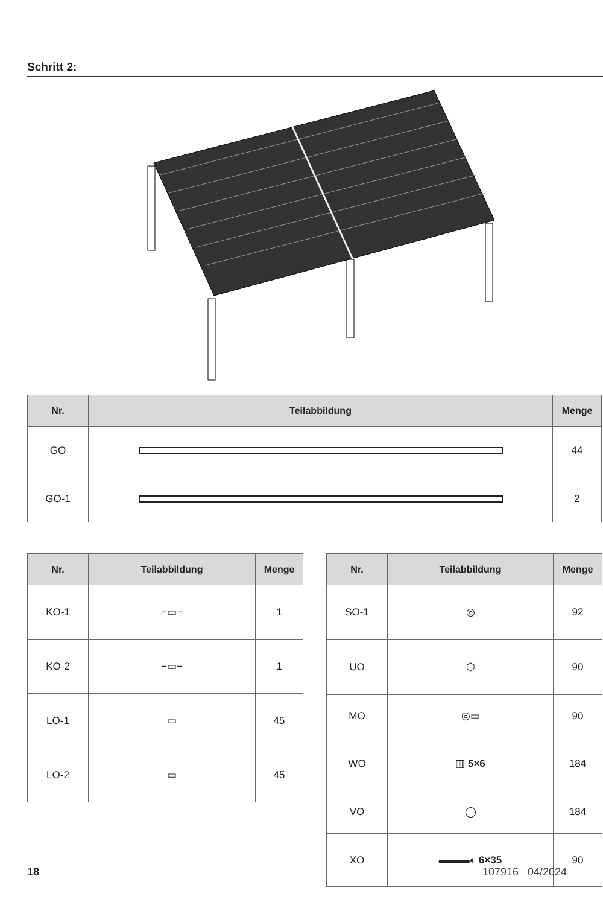Schritt 2:
| Nr. | Teilabbildung | Menge |
| --- | --- | --- |
| GO | | 44 |
| GO-1 | | 2 |
| Nr. | Teilabbildung | Menge |
| --- | --- | --- |
| KO-1 | ⌐▭¬ | 1 |
| KO-2 | ⌐▭¬ | 1 |
| LO-1 | ▭ | 45 |
| LO-2 | ▭ | 45 |
| Nr. | Teilabbildung | Menge |
| --- | --- | --- |
| SO-1 | ◎ | 92 |
| UO | ⬡ | 90 |
| MO | ◎▭ | 90 |
| WO | ▥ 5×6 | 184 |
| VO | ◯ | 184 |
| XO | ▬▬▬◐ 6×35 | 90 |
18 107916 04/2024